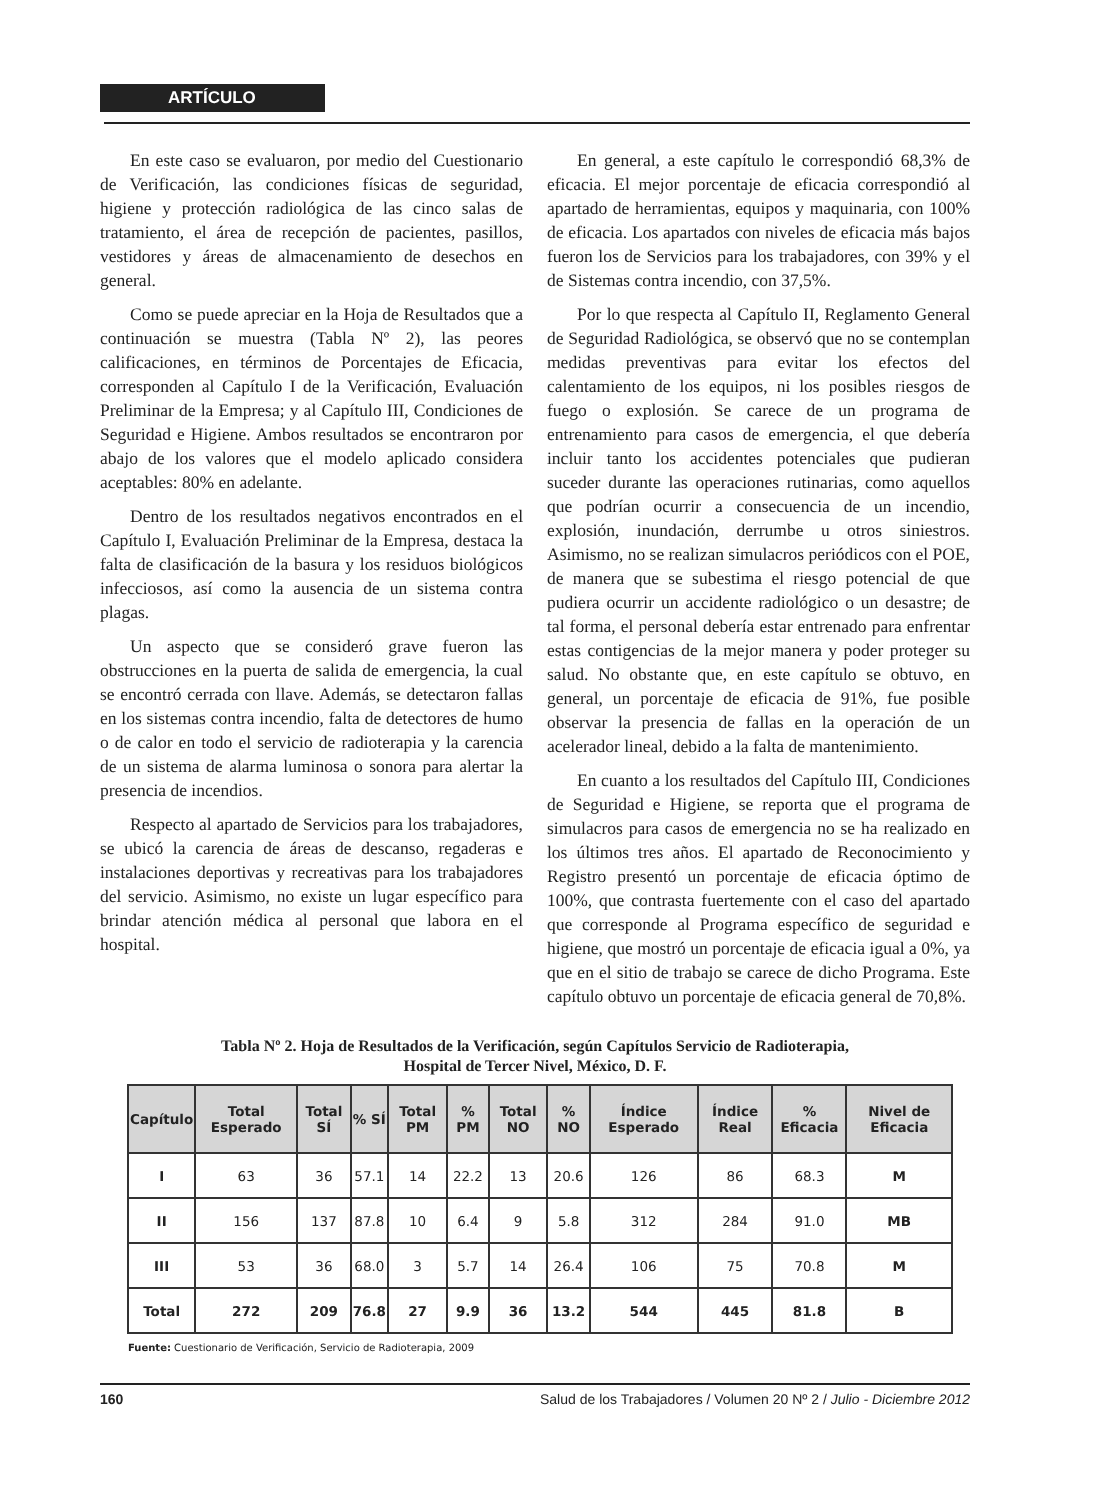ARTÍCULO
En este caso se evaluaron, por medio del Cuestionario de Verificación, las condiciones físicas de seguridad, higiene y protección radiológica de las cinco salas de tratamiento, el área de recepción de pacientes, pasillos, vestidores y áreas de almacenamiento de desechos en general.
Como se puede apreciar en la Hoja de Resultados que a continuación se muestra (Tabla Nº 2), las peores calificaciones, en términos de Porcentajes de Eficacia, corresponden al Capítulo I de la Verificación, Evaluación Preliminar de la Empresa; y al Capítulo III, Condiciones de Seguridad e Higiene. Ambos resultados se encontraron por abajo de los valores que el modelo aplicado considera aceptables: 80% en adelante.
Dentro de los resultados negativos encontrados en el Capítulo I, Evaluación Preliminar de la Empresa, destaca la falta de clasificación de la basura y los residuos biológicos infecciosos, así como la ausencia de un sistema contra plagas.
Un aspecto que se consideró grave fueron las obstrucciones en la puerta de salida de emergencia, la cual se encontró cerrada con llave. Además, se detectaron fallas en los sistemas contra incendio, falta de detectores de humo o de calor en todo el servicio de radioterapia y la carencia de un sistema de alarma luminosa o sonora para alertar la presencia de incendios.
Respecto al apartado de Servicios para los trabajadores, se ubicó la carencia de áreas de descanso, regaderas e instalaciones deportivas y recreativas para los trabajadores del servicio. Asimismo, no existe un lugar específico para brindar atención médica al personal que labora en el hospital.
En general, a este capítulo le correspondió 68,3% de eficacia. El mejor porcentaje de eficacia correspondió al apartado de herramientas, equipos y maquinaria, con 100% de eficacia. Los apartados con niveles de eficacia más bajos fueron los de Servicios para los trabajadores, con 39% y el de Sistemas contra incendio, con 37,5%.
Por lo que respecta al Capítulo II, Reglamento General de Seguridad Radiológica, se observó que no se contemplan medidas preventivas para evitar los efectos del calentamiento de los equipos, ni los posibles riesgos de fuego o explosión. Se carece de un programa de entrenamiento para casos de emergencia, el que debería incluir tanto los accidentes potenciales que pudieran suceder durante las operaciones rutinarias, como aquellos que podrían ocurrir a consecuencia de un incendio, explosión, inundación, derrumbe u otros siniestros. Asimismo, no se realizan simulacros periódicos con el POE, de manera que se subestima el riesgo potencial de que pudiera ocurrir un accidente radiológico o un desastre; de tal forma, el personal debería estar entrenado para enfrentar estas contigencias de la mejor manera y poder proteger su salud. No obstante que, en este capítulo se obtuvo, en general, un porcentaje de eficacia de 91%, fue posible observar la presencia de fallas en la operación de un acelerador lineal, debido a la falta de mantenimiento.
En cuanto a los resultados del Capítulo III, Condiciones de Seguridad e Higiene, se reporta que el programa de simulacros para casos de emergencia no se ha realizado en los últimos tres años. El apartado de Reconocimiento y Registro presentó un porcentaje de eficacia óptimo de 100%, que contrasta fuertemente con el caso del apartado que corresponde al Programa específico de seguridad e higiene, que mostró un porcentaje de eficacia igual a 0%, ya que en el sitio de trabajo se carece de dicho Programa. Este capítulo obtuvo un porcentaje de eficacia general de 70,8%.
Tabla Nº 2. Hoja de Resultados de la Verificación, según Capítulos Servicio de Radioterapia,
Hospital de Tercer Nivel, México, D. F.
| Capítulo | Total Esperado | Total SÍ | % SÍ | Total PM | % PM | Total NO | % NO | Índice Esperado | Índice Real | % Eficacia | Nivel de Eficacia |
| --- | --- | --- | --- | --- | --- | --- | --- | --- | --- | --- | --- |
| I | 63 | 36 | 57.1 | 14 | 22.2 | 13 | 20.6 | 126 | 86 | 68.3 | M |
| II | 156 | 137 | 87.8 | 10 | 6.4 | 9 | 5.8 | 312 | 284 | 91.0 | MB |
| III | 53 | 36 | 68.0 | 3 | 5.7 | 14 | 26.4 | 106 | 75 | 70.8 | M |
| Total | 272 | 209 | 76.8 | 27 | 9.9 | 36 | 13.2 | 544 | 445 | 81.8 | B |
Fuente: Cuestionario de Verificación, Servicio de Radioterapia, 2009
160 Salud de los Trabajadores / Volumen 20 Nº 2 / Julio - Diciembre 2012